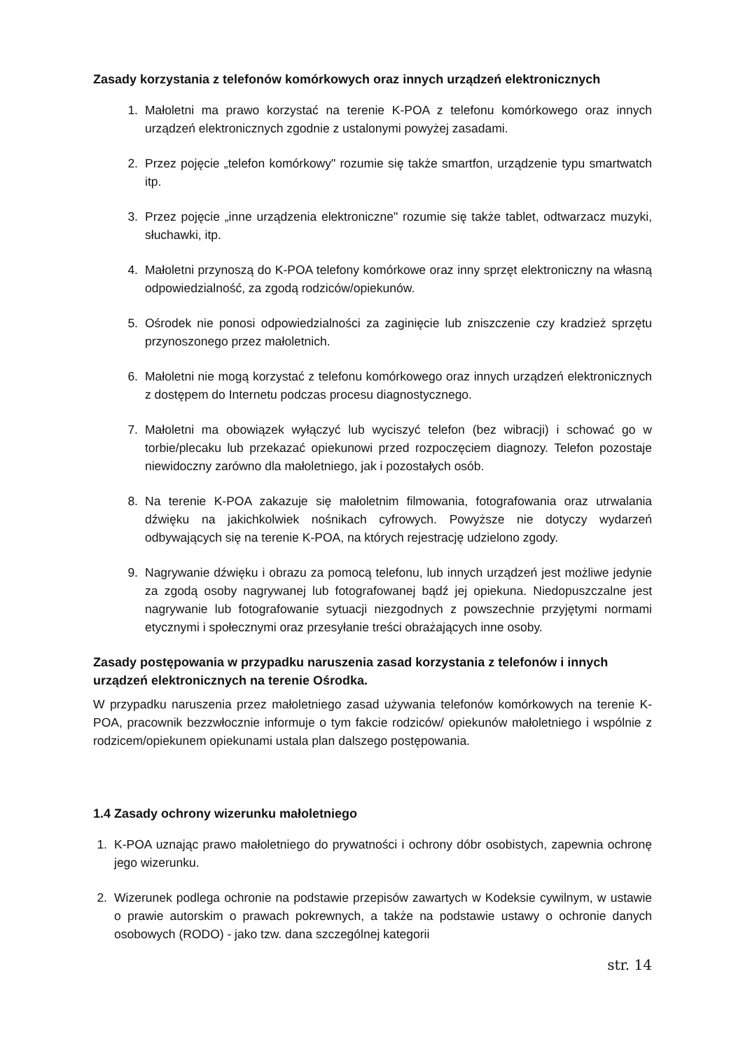Zasady korzystania z telefonów komórkowych oraz innych urządzeń elektronicznych
1. Małoletni ma prawo korzystać na terenie K-POA z telefonu komórkowego oraz innych urządzeń elektronicznych zgodnie z ustalonymi powyżej zasadami.
2. Przez pojęcie „telefon komórkowy" rozumie się także smartfon, urządzenie typu smartwatch itp.
3. Przez pojęcie „inne urządzenia elektroniczne" rozumie się także tablet, odtwarzacz muzyki, słuchawki, itp.
4. Małoletni przynoszą do K-POA telefony komórkowe oraz inny sprzęt elektroniczny na własną odpowiedzialność, za zgodą rodziców/opiekunów.
5. Ośrodek nie ponosi odpowiedzialności za zaginięcie lub zniszczenie czy kradzież sprzętu przynoszonego przez małoletnich.
6. Małoletni nie mogą korzystać z telefonu komórkowego oraz innych urządzeń elektronicznych z dostępem do Internetu podczas procesu diagnostycznego.
7. Małoletni ma obowiązek wyłączyć lub wyciszyć telefon (bez wibracji) i schować go w torbie/plecaku lub przekazać opiekunowi przed rozpoczęciem diagnozy. Telefon pozostaje niewidoczny zarówno dla małoletniego, jak i pozostałych osób.
8. Na terenie K-POA zakazuje się małoletnim filmowania, fotografowania oraz utrwalania dźwięku na jakichkolwiek nośnikach cyfrowych. Powyższe nie dotyczy wydarzeń odbywających się na terenie K-POA, na których rejestrację udzielono zgody.
9. Nagrywanie dźwięku i obrazu za pomocą telefonu, lub innych urządzeń jest możliwe jedynie za zgodą osoby nagrywanej lub fotografowanej bądź jej opiekuna. Niedopuszczalne jest nagrywanie lub fotografowanie sytuacji niezgodnych z powszechnie przyjętymi normami etycznymi i społecznymi oraz przesyłanie treści obrażających inne osoby.
Zasady postępowania w przypadku naruszenia zasad korzystania z telefonów i innych urządzeń elektronicznych na terenie Ośrodka.
W przypadku naruszenia przez małoletniego zasad używania telefonów komórkowych na terenie K-POA, pracownik bezzwłocznie informuje o tym fakcie rodziców/ opiekunów małoletniego i wspólnie z rodzicem/opiekunem opiekunami ustala plan dalszego postępowania.
1.4 Zasady ochrony wizerunku małoletniego
1. K-POA uznając prawo małoletniego do prywatności i ochrony dóbr osobistych, zapewnia ochronę jego wizerunku.
2. Wizerunek podlega ochronie na podstawie przepisów zawartych w Kodeksie cywilnym, w ustawie o prawie autorskim o prawach pokrewnych, a także na podstawie ustawy o ochronie danych osobowych (RODO) - jako tzw. dana szczególnej kategorii
str. 14